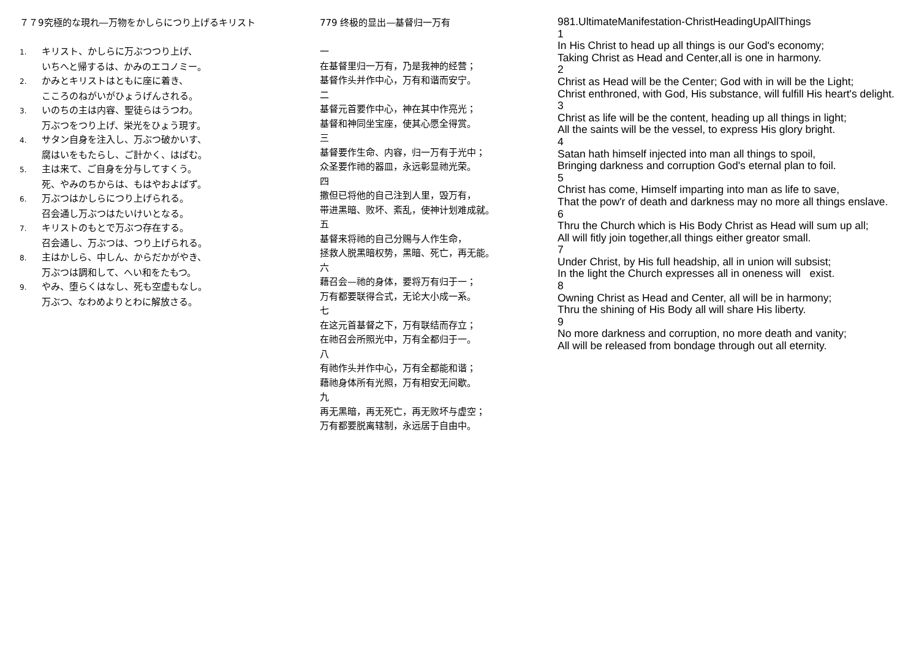７７9究極的な現れ―万物をかしらにつり上げるキリスト
1. キリスト、かしらに万ぶつつり上げ、
いちへと帰するは、かみのエコノミー。
2. かみとキリストはともに座に着き、
こころのねがいがひょうげんされる。
3. いのちの主は内容、聖徒らはうつわ。
万ぶつをつり上げ、栄光をひょう現す。
4. サタン自身を注入し、万ぶつ破かいす、
腐はいをもたらし、ご計かく、はばむ。
5. 主は来て、ご自身を分与してすくう。
死、やみのちからは、もはやおよばず。
6. 万ぶつはかしらにつり上げられる。
召会通し万ぶつはたいけいとなる。
7. キリストのもとで万ぶつ存在する。
召会通し、万ぶつは、つり上げられる。
8. 主はかしら、中しん、からだかがやき、
万ぶつは調和して、へい和をたもつ。
9. やみ、堕らくはなし、死も空虚もなし。
万ぶつ、なわめよりとわに解放さる。
779 终极的显出—基督归一万有
一
在基督里归一万有，乃是我神的经营；
基督作头并作中心，万有和谐而安宁。
二
基督元首要作中心，神在其中作亮光；
基督和神同坐宝座，使其心愿全得赏。
三
基督要作生命、内容，归一万有于光中；
众圣要作祂的器皿，永远彰显祂光荣。
四
撒但已将他的自己注到人里，毁万有，
带进黑暗、败坏、紊乱，使神计划难成就。
五
基督来将祂的自己分赐与人作生命，
拯救人脱黑暗权势，黑暗、死亡，再无能。
六
藉召会—祂的身体，要将万有归于一；
万有都要联得合式，无论大小成一系。
七
在这元首基督之下，万有联结而存立；
在祂召会所照光中，万有全都归于一。
八
有祂作头并作中心，万有全都能和谐；
藉祂身体所有光照，万有相安无间歇。
九
再无黑暗，再无死亡，再无败坏与虚空；
万有都要脱离辖制，永远居于自由中。
981.UltimateManifestation-ChristHeadingUpAllThings
1
In His Christ to head up all things is our God's economy;
Taking Christ as Head and Center,all is one in harmony.
2
Christ as Head will be the Center; God with in will be the Light;
Christ enthroned, with God, His substance, will fulfill His heart's delight.
3
Christ as life will be the content, heading up all things in light;
All the saints will be the vessel, to express His glory bright.
4
Satan hath himself injected into man all things to spoil,
Bringing darkness and corruption God's eternal plan to foil.
5
Christ has come, Himself imparting into man as life to save,
That the pow'r of death and darkness may no more all things enslave.
6
Thru the Church which is His Body Christ as Head will sum up all;
All will fitly join together,all things either greator small.
7
Under Christ, by His full headship, all in union will subsist;
In the light the Church expresses all in oneness will exist.
8
Owning Christ as Head and Center, all will be in harmony;
Thru the shining of His Body all will share His liberty.
9
No more darkness and corruption, no more death and vanity;
All will be released from bondage through out all eternity.